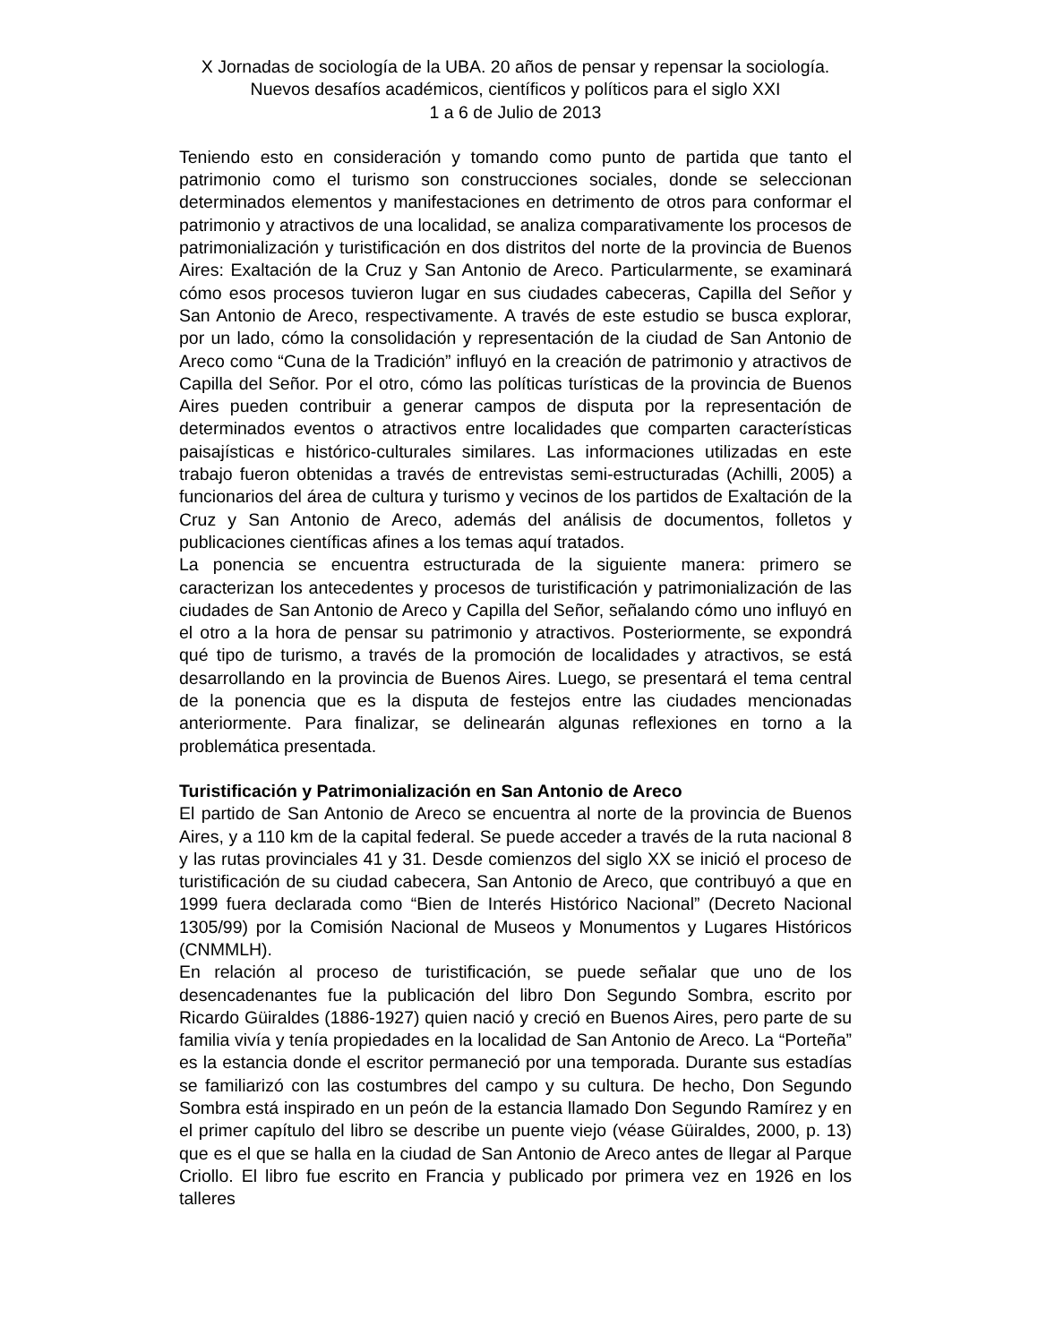X Jornadas de sociología de la UBA. 20 años de pensar y repensar la sociología. Nuevos desafíos académicos, científicos y políticos para el siglo XXI
1 a 6 de Julio de 2013
Teniendo esto en consideración y tomando como punto de partida que tanto el patrimonio como el turismo son construcciones sociales, donde se seleccionan determinados elementos y manifestaciones en detrimento de otros para conformar el patrimonio y atractivos de una localidad, se analiza comparativamente los procesos de patrimonialización y turistificación en dos distritos del norte de la provincia de Buenos Aires: Exaltación de la Cruz y San Antonio de Areco. Particularmente, se examinará cómo esos procesos tuvieron lugar en sus ciudades cabeceras, Capilla del Señor y San Antonio de Areco, respectivamente. A través de este estudio se busca explorar, por un lado, cómo la consolidación y representación de la ciudad de San Antonio de Areco como “Cuna de la Tradición” influyó en la creación de patrimonio y atractivos de Capilla del Señor. Por el otro, cómo las políticas turísticas de la provincia de Buenos Aires pueden contribuir a generar campos de disputa por la representación de determinados eventos o atractivos entre localidades que comparten características paisajísticas e histórico-culturales similares. Las informaciones utilizadas en este trabajo fueron obtenidas a través de entrevistas semi-estructuradas (Achilli, 2005) a funcionarios del área de cultura y turismo y vecinos de los partidos de Exaltación de la Cruz y San Antonio de Areco, además del análisis de documentos, folletos y publicaciones científicas afines a los temas aquí tratados.
La ponencia se encuentra estructurada de la siguiente manera: primero se caracterizan los antecedentes y procesos de turistificación y patrimonialización de las ciudades de San Antonio de Areco y Capilla del Señor, señalando cómo uno influyó en el otro a la hora de pensar su patrimonio y atractivos. Posteriormente, se expondrá qué tipo de turismo, a través de la promoción de localidades y atractivos, se está desarrollando en la provincia de Buenos Aires. Luego, se presentará el tema central de la ponencia que es la disputa de festejos entre las ciudades mencionadas anteriormente. Para finalizar, se delinearán algunas reflexiones en torno a la problemática presentada.
Turistificación y Patrimonialización en San Antonio de Areco
El partido de San Antonio de Areco se encuentra al norte de la provincia de Buenos Aires, y a 110 km de la capital federal. Se puede acceder a través de la ruta nacional 8 y las rutas provinciales 41 y 31. Desde comienzos del siglo XX se inició el proceso de turistificación de su ciudad cabecera, San Antonio de Areco, que contribuyó a que en 1999 fuera declarada como “Bien de Interés Histórico Nacional” (Decreto Nacional 1305/99) por la Comisión Nacional de Museos y Monumentos y Lugares Históricos (CNMMLH).
En relación al proceso de turistificación, se puede señalar que uno de los desencadenantes fue la publicación del libro Don Segundo Sombra, escrito por Ricardo Güiraldes (1886-1927) quien nació y creció en Buenos Aires, pero parte de su familia vivía y tenía propiedades en la localidad de San Antonio de Areco. La “Porteña” es la estancia donde el escritor permaneció por una temporada. Durante sus estadías se familiarizó con las costumbres del campo y su cultura. De hecho, Don Segundo Sombra está inspirado en un peón de la estancia llamado Don Segundo Ramírez y en el primer capítulo del libro se describe un puente viejo (véase Güiraldes, 2000, p. 13) que es el que se halla en la ciudad de San Antonio de Areco antes de llegar al Parque Criollo. El libro fue escrito en Francia y publicado por primera vez en 1926 en los talleres